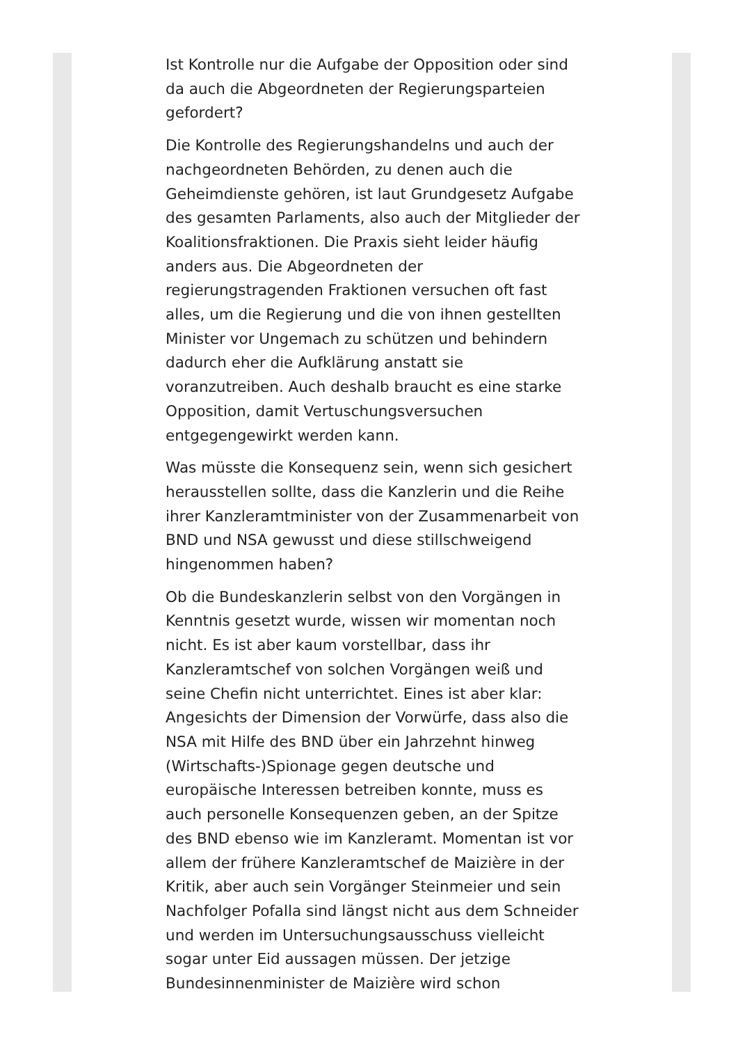Ist Kontrolle nur die Aufgabe der Opposition oder sind da auch die Abgeordneten der Regierungsparteien gefordert?
Die Kontrolle des Regierungshandelns und auch der nachgeordneten Behörden, zu denen auch die Geheimdienste gehören, ist laut Grundgesetz Aufgabe des gesamten Parlaments, also auch der Mitglieder der Koalitionsfraktionen. Die Praxis sieht leider häufig anders aus. Die Abgeordneten der regierungstragenden Fraktionen versuchen oft fast alles, um die Regierung und die von ihnen gestellten Minister vor Ungemach zu schützen und behindern dadurch eher die Aufklärung anstatt sie voranzutreiben. Auch deshalb braucht es eine starke Opposition, damit Vertuschungsversuchen entgegengewirkt werden kann.
Was müsste die Konsequenz sein, wenn sich gesichert herausstellen sollte, dass die Kanzlerin und die Reihe ihrer Kanzleramtminister von der Zusammenarbeit von BND und NSA gewusst und diese stillschweigend hingenommen haben?
Ob die Bundeskanzlerin selbst von den Vorgängen in Kenntnis gesetzt wurde, wissen wir momentan noch nicht. Es ist aber kaum vorstellbar, dass ihr Kanzleramtschef von solchen Vorgängen weiß und seine Chefin nicht unterrichtet. Eines ist aber klar: Angesichts der Dimension der Vorwürfe, dass also die NSA mit Hilfe des BND über ein Jahrzehnt hinweg (Wirtschafts-)Spionage gegen deutsche und europäische Interessen betreiben konnte, muss es auch personelle Konsequenzen geben, an der Spitze des BND ebenso wie im Kanzleramt. Momentan ist vor allem der frühere Kanzleramtschef de Maizière in der Kritik, aber auch sein Vorgänger Steinmeier und sein Nachfolger Pofalla sind längst nicht aus dem Schneider und werden im Untersuchungsausschuss vielleicht sogar unter Eid aussagen müssen. Der jetzige Bundesinnenminister de Maizière wird schon